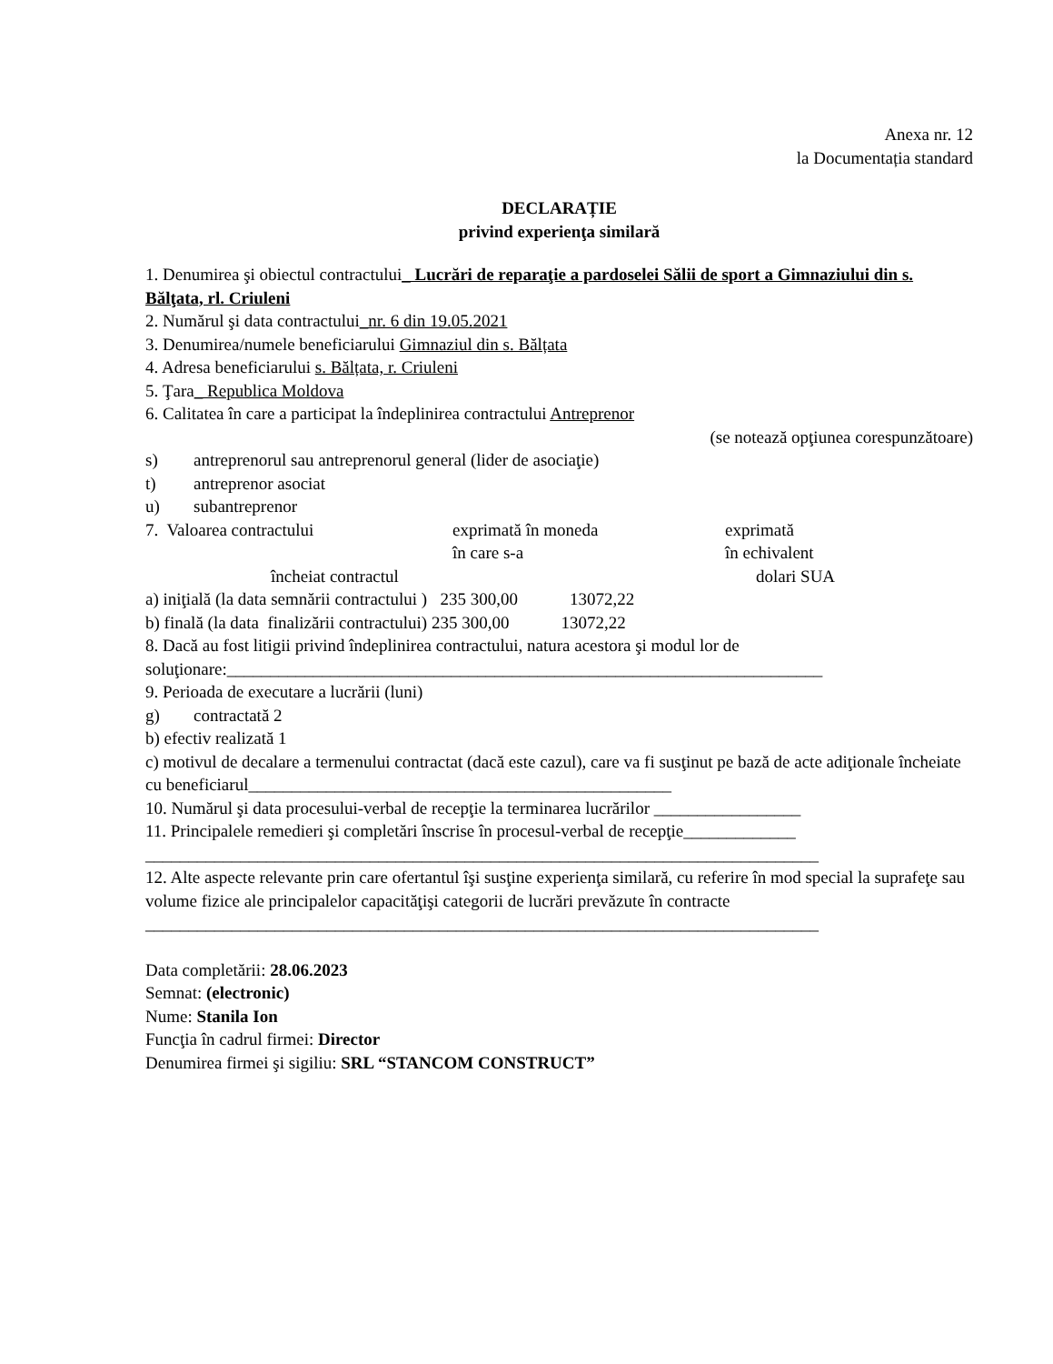Anexa nr. 12
la Documentația standard
DECLARAȚIE
privind experienţa similară
1. Denumirea şi obiectul contractului_ Lucrări de reparaţie a pardoselei Sălii de sport a Gimnaziului din s. Bălţata, rl. Criuleni
2. Numărul şi data contractului_nr. 6 din 19.05.2021
3. Denumirea/numele beneficiarului Gimnaziul din s. Bălțata
4. Adresa beneficiarului s. Bălțata, r. Criuleni
5. Ţara_ Republica Moldova
6. Calitatea în care a participat la îndeplinirea contractului Antreprenor
(se notează opţiunea corespunzătoare)
s) antreprenorul sau antreprenorul general (lider de asociaţie)
t) antreprenor asociat
u) subantreprenor
7. Valoarea contractului exprimată în moneda
în care s-a exprimată
în echivalent
încheiat contractul dolari SUA
a) iniţială (la data semnării contractului ) 235 300,00 13072,22
b) finală (la data finalizării contractului) 235 300,00 13072,22
8. Dacă au fost litigii privind îndeplinirea contractului, natura acestora şi modul lor de soluţionare:_____________________________________________________________________
9. Perioada de executare a lucrării (luni)
g) contractată 2
b) efectiv realizată 1
c) motivul de decalare a termenului contractat (dacă este cazul), care va fi susţinut pe bază de acte adiţionale încheiate cu beneficiarul_________________________________________________
10. Numărul şi data procesului-verbal de recepţie la terminarea lucrărilor _________________
11. Principalele remedieri şi completări înscrise în procesul-verbal de recepţie_____________
______________________________________________________________________________
12. Alte aspecte relevante prin care ofertantul îşi susţine experienţa similară, cu referire în mod special la suprafeţe sau volume fizice ale principalelor capacităţişi categorii de lucrări prevăzute în contracte
______________________________________________________________________________
Data completării: 28.06.2023
Semnat: (electronic)
Nume: Stanila Ion
Funcţia în cadrul firmei: Director
Denumirea firmei şi sigiliu: SRL “STANCOM CONSTRUCT”